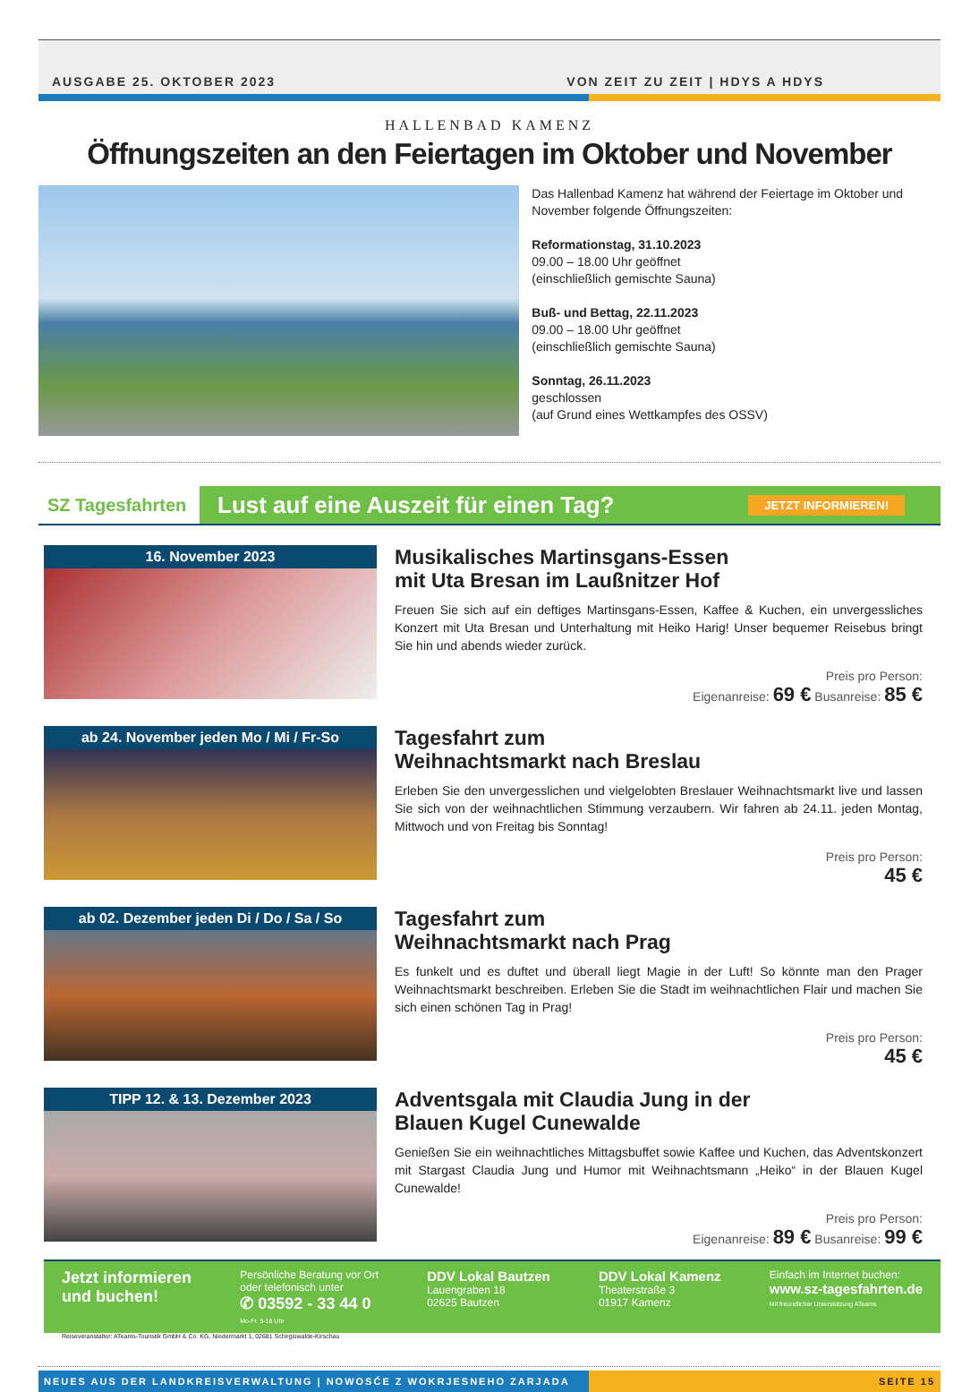AUSGABE 25. OKTOBER 2023 VON ZEIT ZU ZEIT | HDYS A HDYS
HALLENBAD KAMENZ
Öffnungszeiten an den Feiertagen im Oktober und November
Das Hallenbad Kamenz hat während der Feiertage im Oktober und November folgende Öffnungszeiten:
Reformationstag, 31.10.2023
09.00 – 18.00 Uhr geöffnet
(einschließlich gemischte Sauna)
Buß- und Bettag, 22.11.2023
09.00 – 18.00 Uhr geöffnet
(einschließlich gemischte Sauna)
Sonntag, 26.11.2023
geschlossen
(auf Grund eines Wettkampfes des OSSV)
SZ Tagesfahrten
Lust auf eine Auszeit für einen Tag?
JETZT INFORMIEREN!
16. November 2023
Musikalisches Martinsgans-Essen
mit Uta Bresan im Laußnitzer Hof
Freuen Sie sich auf ein deftiges Martinsgans-Essen, Kaffee & Kuchen, ein unvergessliches Konzert mit Uta Bresan und Unterhaltung mit Heiko Harig! Unser bequemer Reisebus bringt Sie hin und abends wieder zurück.
Preis pro Person:
Eigenanreise: 69 € Busanreise: 85 €
ab 24. November jeden Mo / Mi / Fr-So
Tagesfahrt zum
Weihnachtsmarkt nach Breslau
Erleben Sie den unvergesslichen und vielgelobten Breslauer Weihnachtsmarkt live und lassen Sie sich von der weihnachtlichen Stimmung verzaubern. Wir fahren ab 24.11. jeden Montag, Mittwoch und von Freitag bis Sonntag!
Preis pro Person:
45 €
ab 02. Dezember jeden Di / Do / Sa / So
Tagesfahrt zum
Weihnachtsmarkt nach Prag
Es funkelt und es duftet und überall liegt Magie in der Luft! So könnte man den Prager Weihnachtsmarkt beschreiben. Erleben Sie die Stadt im weihnachtlichen Flair und machen Sie sich einen schönen Tag in Prag!
Preis pro Person:
45 €
TIPP 12. & 13. Dezember 2023
Adventsgala mit Claudia Jung in der
Blauen Kugel Cunewalde
Genießen Sie ein weihnachtliches Mittagsbuffet sowie Kaffee und Kuchen, das Adventskonzert mit Stargast Claudia Jung und Humor mit Weihnachtsmann „Heiko“ in der Blauen Kugel Cunewalde!
Preis pro Person:
Eigenanreise: 89 € Busanreise: 99 €
Jetzt informieren
und buchen!
Persönliche Beratung vor Ort
oder telefonisch unter
✆ 03592 - 33 44 0
Mo-Fr. 9-18 Uhr
DDV Lokal Bautzen
Lauengraben 18
02625 Bautzen
DDV Lokal Kamenz
Theaterstraße 3
01917 Kamenz
Einfach im Internet buchen:
www.sz-tagesfahrten.de
Mit freundlicher Unterstützung ATeams
Reiseveranstalter: ATeams-Touristik GmbH & Co. KG, Niedermarkt 1, 02681 Schirgiswalde-Kirschau
NEUES AUS DER LANDKREISVERWALTUNG | NOWOSĆE Z WOKRJESNEHO ZARJADA SEITE 15